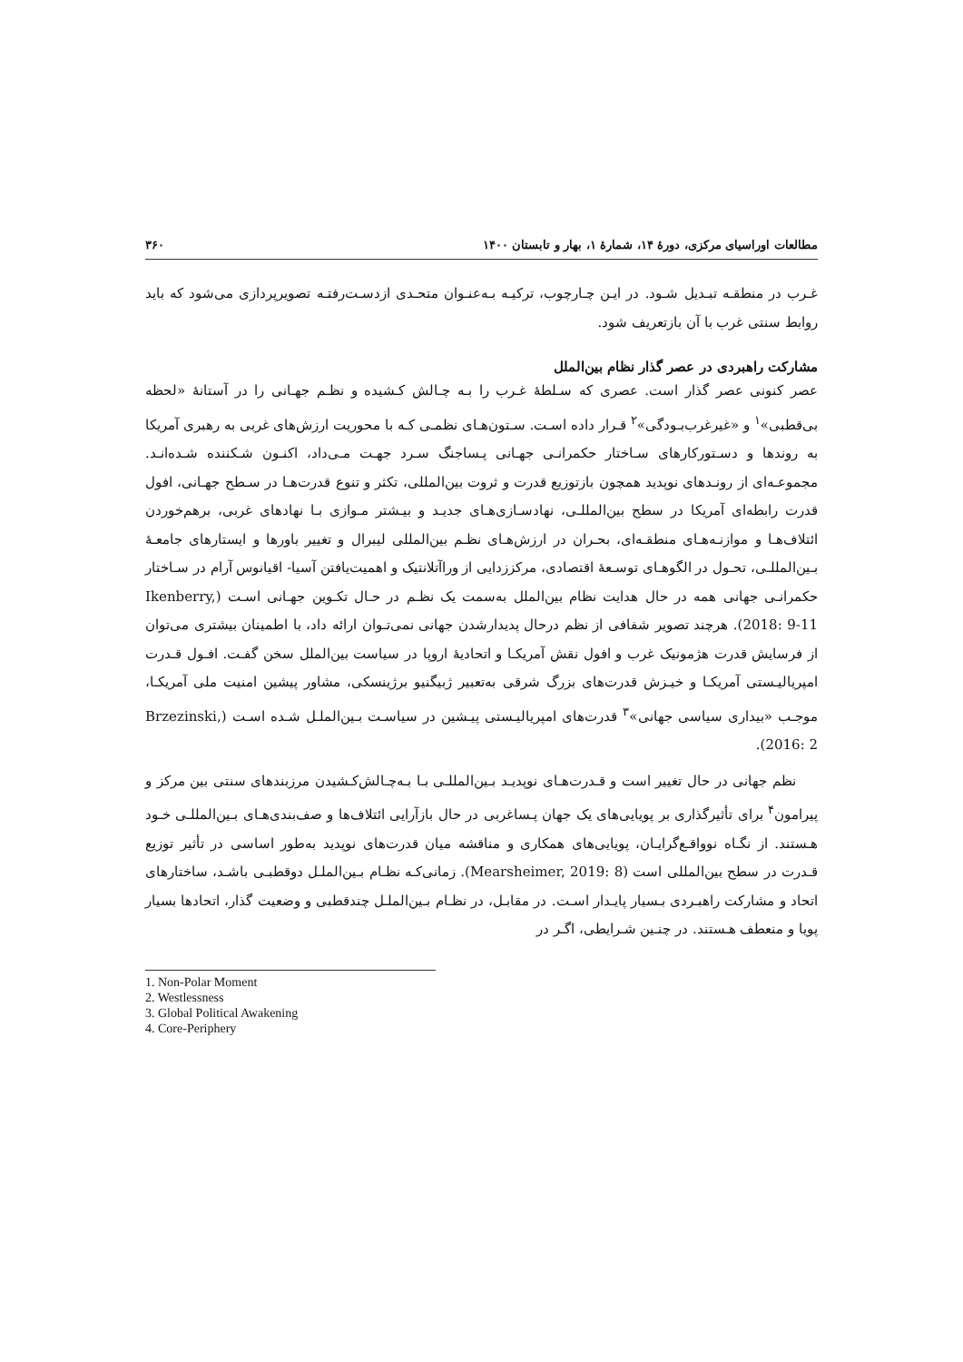مطالعات اوراسیای مرکزی، دورهٔ ۱۴، شمارهٔ ۱، بهار و تابستان ۱۴۰۰ ۳۶۰
غـرب در منطقـه تبـدیل شـود. در ایـن چـارچوب، ترکیـه بـه‌عنـوان متحـدی ازدسـت‌رفتـه تصویرپردازی می‌شود که باید روابط سنتی غرب با آن بازتعریف شود.
مشارکت راهبردی در عصر گذار نظام بین‌الملل
عصر کنونی عصر گذار است. عصری که سـلطهٔ غـرب را بـه چـالش کـشیده و نظـم جهـانی را در آستانهٔ «لحظه بی‌قطبی»<sup>۱</sup> و «غیرغرب‌بـودگی»<sup>۲</sup> قـرار داده اسـت. سـتون‌هـای نظمـی کـه با محوریت ارزش‌های غربی به رهبری آمریکا به روندها و دسـتورکارهای سـاختار حکمرانـی جهـانی پـساجنگ سـرد جهـت مـی‌داد، اکنـون شـکننده شـده‌انـد. مجموعـه‌ای از رونـدهای نوپدید همچون بازتوزیع قدرت و ثروت بین‌المللی، تکثر و تنوع قدرت‌هـا در سـطح جهـانی، افول قدرت رابطه‌ای آمریکا در سطح بین‌المللـی، نهادسـازی‌هـای جدیـد و بیـشتر مـوازی بـا نهادهای غربی، برهم‌خوردن ائتلاف‌هـا و موازنـه‌هـای منطقـه‌ای، بحـران در ارزش‌هـای نظـم بین‌المللی لیبرال و تغییر باورها و ایستارهای جامعـهٔ بـین‌المللـی، تحـول در الگوهـای توسـعهٔ اقتصادی، مرکززدایی از وراآتلانتیک و اهمیت‌یافتن آسیا- اقیانوس آرام در سـاختار حکمرانـی جهانی همه در حال هدایت نظام بین‌الملل به‌سمت یک نظـم در حـال تکـوین جهـانی اسـت (Ikenberry, 2018: 9-11). هرچند تصویر شفافی از نظم درحال پدیدارشدن جهانی نمی‌تـوان ارائه داد، با اطمینان بیشتری می‌توان از فرسایش قدرت هژمونیک غرب و افول نقش آمریکـا و اتحادیهٔ اروپا در سیاست بین‌الملل سخن گفـت. افـول قـدرت امپریالیـستی آمریکـا و خیـزش قدرت‌های بزرگ شرقی به‌تعبیر ژبیگنیو برژینسکی، مشاور پیشین امنیت ملی آمریکـا، موجـب «بیداری سیاسی جهانی»<sup>۳</sup> قدرت‌های امپریالیـستی پیـشین در سیاسـت بـین‌الملـل شـده اسـت (Brzezinski, 2016: 2).
نظم جهانی در حال تغییر است و قـدرت‌هـای نوپدیـد بـین‌المللـی بـا بـه‌چـالش‌کـشیدن مرزبندهای سنتی بین مرکز و پیرامون<sup>۴</sup> برای تأثیرگذاری بر پویایی‌های یک جهان پـساغربی در حال بازآرایی ائتلاف‌ها و صف‌بندی‌هـای بـین‌المللـی خـود هـستند. از نگـاه نوواقـع‌گرایـان، پویایی‌های همکاری و مناقشه میان قدرت‌های نوپدید به‌طور اساسی در تأثیر توزیع قـدرت در سطح بین‌المللی است (Mearsheimer, 2019: 8). زمانی‌کـه نظـام بـین‌الملـل دوقطبـی باشـد، ساختارهای اتحاد و مشارکت راهبـردی بـسیار پایـدار اسـت. در مقابـل، در نظـام بـین‌الملـل چندقطبی و وضعیت گذار، اتحادها بسیار پویا و منعطف هـستند. در چنـین شـرایطی، اگـر در
1. Non-Polar Moment
2. Westlessness
3. Global Political Awakening
4. Core-Periphery